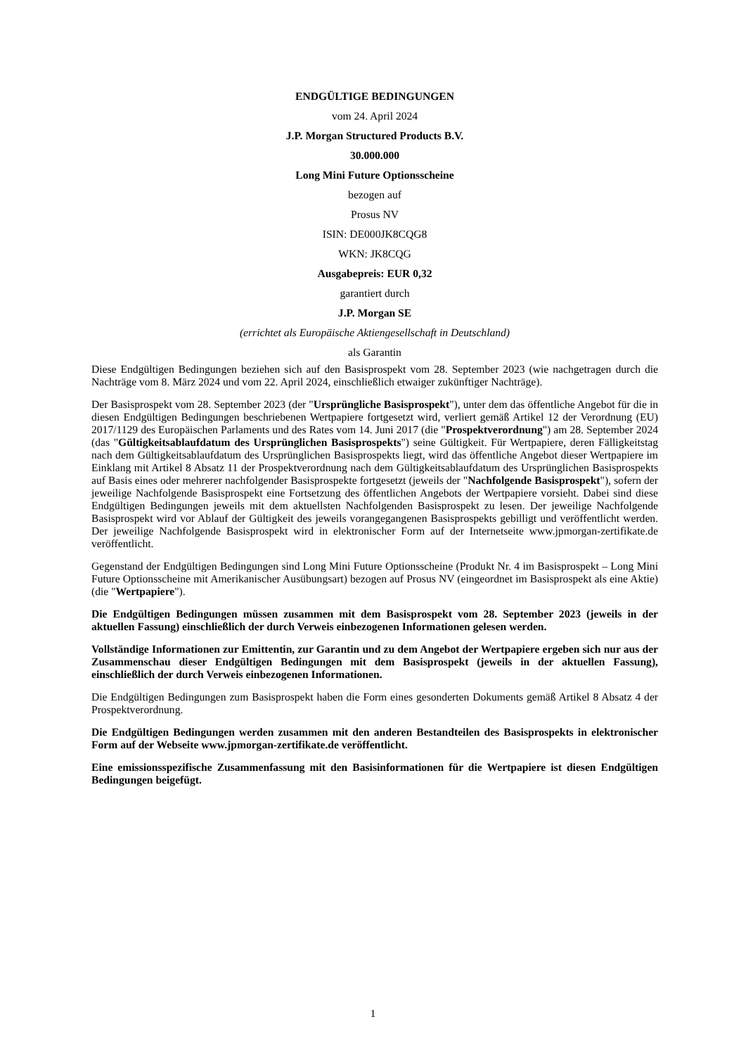ENDGÜLTIGE BEDINGUNGEN
vom 24. April 2024
J.P. Morgan Structured Products B.V.
30.000.000
Long Mini Future Optionsscheine
bezogen auf
Prosus NV
ISIN: DE000JK8CQG8
WKN: JK8CQG
Ausgabepreis: EUR 0,32
garantiert durch
J.P. Morgan SE
(errichtet als Europäische Aktiengesellschaft in Deutschland)
als Garantin
Diese Endgültigen Bedingungen beziehen sich auf den Basisprospekt vom 28. September 2023 (wie nachgetragen durch die Nachträge vom 8. März 2024 und vom 22. April 2024, einschließlich etwaiger zukünftiger Nachträge).
Der Basisprospekt vom 28. September 2023 (der "Ursprüngliche Basisprospekt"), unter dem das öffentliche Angebot für die in diesen Endgültigen Bedingungen beschriebenen Wertpapiere fortgesetzt wird, verliert gemäß Artikel 12 der Verordnung (EU) 2017/1129 des Europäischen Parlaments und des Rates vom 14. Juni 2017 (die "Prospektverordnung") am 28. September 2024 (das "Gültigkeitsablaufdatum des Ursprünglichen Basisprospekts") seine Gültigkeit. Für Wertpapiere, deren Fälligkeitstag nach dem Gültigkeitsablaufdatum des Ursprünglichen Basisprospekts liegt, wird das öffentliche Angebot dieser Wertpapiere im Einklang mit Artikel 8 Absatz 11 der Prospektverordnung nach dem Gültigkeitsablaufdatum des Ursprünglichen Basisprospekts auf Basis eines oder mehrerer nachfolgender Basisprospekte fortgesetzt (jeweils der "Nachfolgende Basisprospekt"), sofern der jeweilige Nachfolgende Basisprospekt eine Fortsetzung des öffentlichen Angebots der Wertpapiere vorsieht. Dabei sind diese Endgültigen Bedingungen jeweils mit dem aktuellsten Nachfolgenden Basisprospekt zu lesen. Der jeweilige Nachfolgende Basisprospekt wird vor Ablauf der Gültigkeit des jeweils vorangegangenen Basisprospekts gebilligt und veröffentlicht werden. Der jeweilige Nachfolgende Basisprospekt wird in elektronischer Form auf der Internetseite www.jpmorgan-zertifikate.de veröffentlicht.
Gegenstand der Endgültigen Bedingungen sind Long Mini Future Optionsscheine (Produkt Nr. 4 im Basisprospekt – Long Mini Future Optionsscheine mit Amerikanischer Ausübungsart) bezogen auf Prosus NV (eingeordnet im Basisprospekt als eine Aktie) (die "Wertpapiere").
Die Endgültigen Bedingungen müssen zusammen mit dem Basisprospekt vom 28. September 2023 (jeweils in der aktuellen Fassung) einschließlich der durch Verweis einbezogenen Informationen gelesen werden.
Vollständige Informationen zur Emittentin, zur Garantin und zu dem Angebot der Wertpapiere ergeben sich nur aus der Zusammenschau dieser Endgültigen Bedingungen mit dem Basisprospekt (jeweils in der aktuellen Fassung), einschließlich der durch Verweis einbezogenen Informationen.
Die Endgültigen Bedingungen zum Basisprospekt haben die Form eines gesonderten Dokuments gemäß Artikel 8 Absatz 4 der Prospektverordnung.
Die Endgültigen Bedingungen werden zusammen mit den anderen Bestandteilen des Basisprospekts in elektronischer Form auf der Webseite www.jpmorgan-zertifikate.de veröffentlicht.
Eine emissionsspezifische Zusammenfassung mit den Basisinformationen für die Wertpapiere ist diesen Endgültigen Bedingungen beigefügt.
1